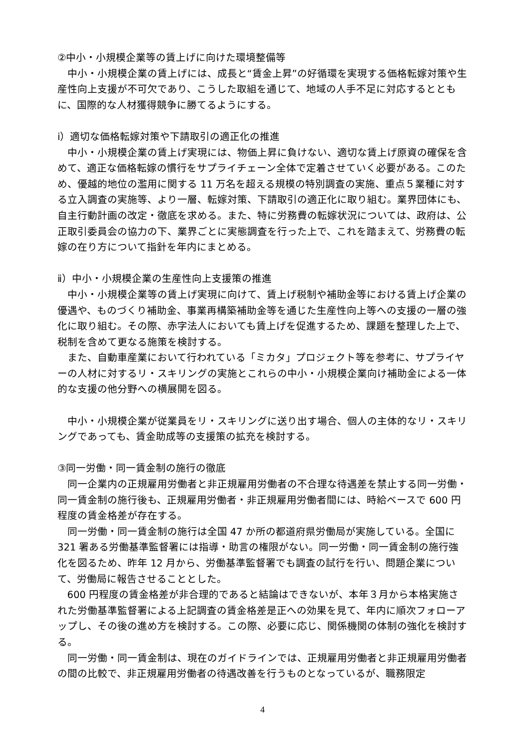②中小・小規模企業等の賃上げに向けた環境整備等
中小・小規模企業の賃上げには、成長と“賃金上昇”の好循環を実現する価格転嫁対策や生産性向上支援が不可欠であり、こうした取組を通じて、地域の人手不足に対応するとともに、国際的な人材獲得競争に勝てるようにする。
ⅰ）適切な価格転嫁対策や下請取引の適正化の推進
中小・小規模企業の賃上げ実現には、物価上昇に負けない、適切な賃上げ原資の確保を含めて、適正な価格転嫁の慣行をサプライチェーン全体で定着させていく必要がある。このため、優越的地位の濫用に関する 11 万名を超える規模の特別調査の実施、重点５業種に対する立入調査の実施等、より一層、転嫁対策、下請取引の適正化に取り組む。業界団体にも、自主行動計画の改定・徹底を求める。また、特に労務費の転嫁状況については、政府は、公正取引委員会の協力の下、業界ごとに実態調査を行った上で、これを踏まえて、労務費の転嫁の在り方について指針を年内にまとめる。
ⅱ）中小・小規模企業の生産性向上支援策の推進
中小・小規模企業等の賃上げ実現に向けて、賃上げ税制や補助金等における賃上げ企業の優遇や、ものづくり補助金、事業再構築補助金等を通じた生産性向上等への支援の一層の強化に取り組む。その際、赤字法人においても賃上げを促進するため、課題を整理した上で、税制を含めて更なる施策を検討する。
また、自動車産業において行われている「ミカタ」プロジェクト等を参考に、サプライヤーの人材に対するリ・スキリングの実施とこれらの中小・小規模企業向け補助金による一体的な支援の他分野への横展開を図る。
中小・小規模企業が従業員をリ・スキリングに送り出す場合、個人の主体的なリ・スキリングであっても、賃金助成等の支援策の拡充を検討する。
③同一労働・同一賃金制の施行の徹底
同一企業内の正規雇用労働者と非正規雇用労働者の不合理な待遇差を禁止する同一労働・同一賃金制の施行後も、正規雇用労働者・非正規雇用労働者間には、時給ベースで 600 円程度の賃金格差が存在する。
同一労働・同一賃金制の施行は全国 47 か所の都道府県労働局が実施している。全国に 321 署ある労働基準監督署には指導・助言の権限がない。同一労働・同一賃金制の施行強化を図るため、昨年 12 月から、労働基準監督署でも調査の試行を行い、問題企業について、労働局に報告させることとした。
600 円程度の賃金格差が非合理的であると結論はできないが、本年３月から本格実施された労働基準監督署による上記調査の賃金格差是正への効果を見て、年内に順次フォローアップし、その後の進め方を検討する。この際、必要に応じ、関係機関の体制の強化を検討する。
同一労働・同一賃金制は、現在のガイドラインでは、正規雇用労働者と非正規雇用労働者の間の比較で、非正規雇用労働者の待遇改善を行うものとなっているが、職務限定
4